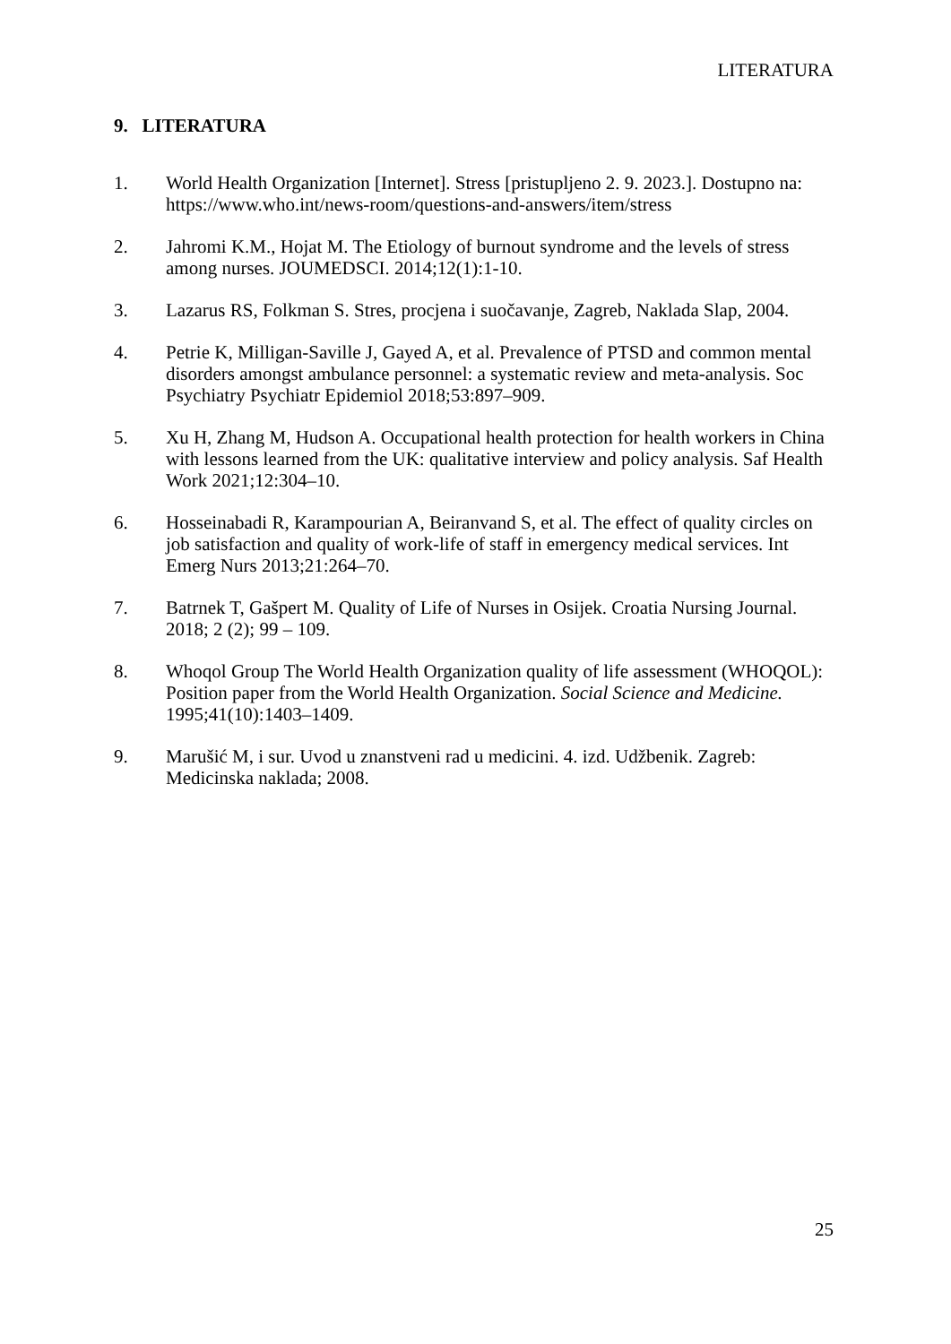LITERATURA
9. LITERATURA
1. World Health Organization [Internet]. Stress [pristupljeno 2. 9. 2023.]. Dostupno na: https://www.who.int/news-room/questions-and-answers/item/stress
2. Jahromi K.M., Hojat M. The Etiology of burnout syndrome and the levels of stress among nurses. JOUMEDSCI. 2014;12(1):1-10.
3. Lazarus RS, Folkman S. Stres, procjena i suočavanje, Zagreb, Naklada Slap, 2004.
4. Petrie K, Milligan-Saville J, Gayed A, et al. Prevalence of PTSD and common mental disorders amongst ambulance personnel: a systematic review and meta-analysis. Soc Psychiatry Psychiatr Epidemiol 2018;53:897–909.
5. Xu H, Zhang M, Hudson A. Occupational health protection for health workers in China with lessons learned from the UK: qualitative interview and policy analysis. Saf Health Work 2021;12:304–10.
6. Hosseinabadi R, Karampourian A, Beiranvand S, et al. The effect of quality circles on job satisfaction and quality of work-life of staff in emergency medical services. Int Emerg Nurs 2013;21:264–70.
7. Batrnek T, Gašpert M. Quality of Life of Nurses in Osijek. Croatia Nursing Journal. 2018; 2 (2); 99 – 109.
8. Whoqol Group The World Health Organization quality of life assessment (WHOQOL): Position paper from the World Health Organization. Social Science and Medicine. 1995;41(10):1403–1409.
9. Marušić M, i sur. Uvod u znanstveni rad u medicini. 4. izd. Udžbenik. Zagreb: Medicinska naklada; 2008.
25